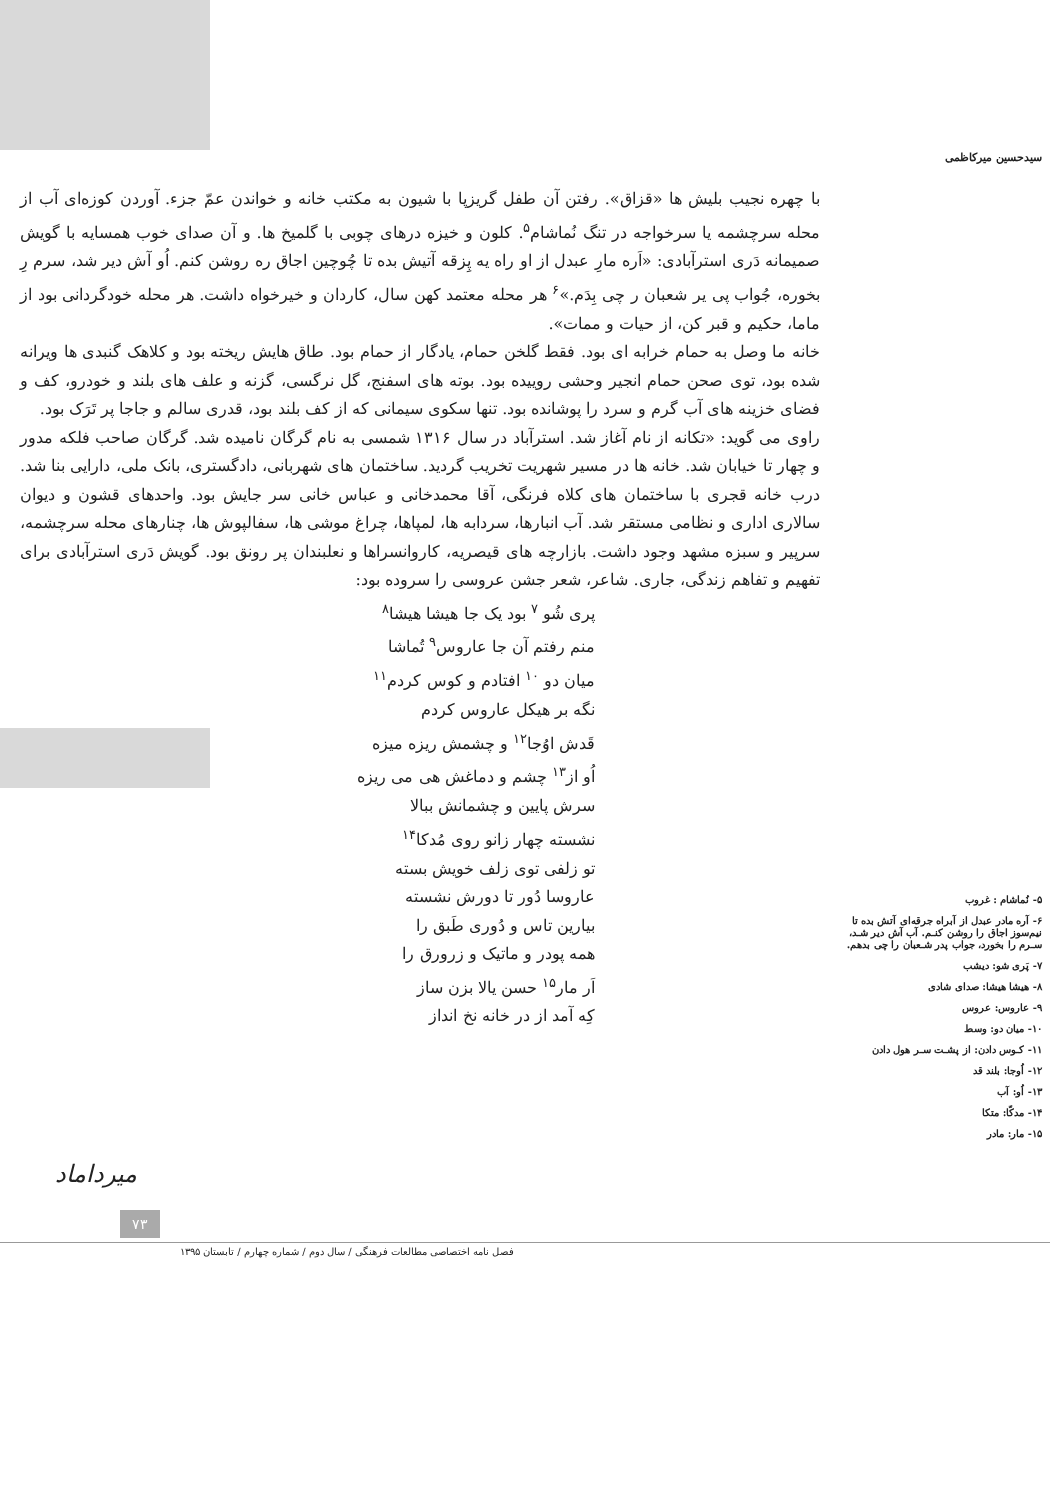سیدحسین میرکاظمی
۵- نُماشام : غروب
۶- آره مادر عبدل از آبراه جرقه‌ای آتش بده تا نیم‌سوز اجاق را روشن کنـم. آب آش دیر شـد، سـرم را بخورد، جواب پدر شـعبان را چی بدهم.
۷- پَری شو: دیشب
۸- هیشا هیشا: صدای شادی
۹- عاروس: عروس
۱۰- میان دو: وسط
۱۱- کـوس دادن: از پشـت سـر هول دادن
۱۲- اُوجا: بلند قد
۱۳- اُو: آب
۱۴- مدکّا: متکا
۱۵- مار: مادر
با چهره نجیب بلیش ها «قزاق». رفتن آن طفل گریزپا با شیون به مکتب خانه و خواندن عمّ جزء. آوردن کوزه‌ای آب از محله سرچشمه یا سرخواجه در تنگ نُماشام<sup>۵</sup>. کلون و خیزه درهای چوبی با گلمیخ ها. و آن صدای خوب همسایه با گویش صمیمانه دَری استرآبادی: «اَره مارِ عبدل از او راه یه پِزقه آتیش بده تا چُوچین اجاق ره روشن کنم. اُو آش دیر شد، سرم رِ بخوره، جُواب پی یر شعبان ر چی بِدَم.»<sup>۶</sup> هر محله معتمد کهن سال، کاردان و خیرخواه داشت. هر محله خودگردانی بود از ماما، حکیم و قبر کن، از حیات و ممات».
خانه ما وصل به حمام خرابه ای بود. فقط گلخن حمام، یادگار از حمام بود. طاق هایش ریخته بود و کلاهک گنبدی ها ویرانه شده بود، توی صحن حمام انجیر وحشی روییده بود. بوته های اسفنج، گل نرگسی، گزنه و علف های بلند و خودرو، کف و فضای خزینه های آب گرم و سرد را پوشانده بود. تنها سکوی سیمانی که از کف بلند بود، قدری سالم و جاجا پر تَرَک بود.
راوی می گوید: «تکانه از نام آغاز شد. استرآباد در سال ۱۳۱۶ شمسی به نام گرگان نامیده شد. گرگان صاحب فلکه مدور و چهار تا خیابان شد. خانه ها در مسیر شهریت تخریب گردید. ساختمان های شهربانی، دادگستری، بانک ملی، دارایی بنا شد. درب خانه قجری با ساختمان های کلاه فرنگی، آقا محمدخانی و عباس خانی سر جایش بود. واحدهای قشون و دیوان سالاری اداری و نظامی مستقر شد. آب انبارها، سردابه ها، لمپاها، چراغ موشی ها، سفالپوش ها، چنارهای محله سرچشمه، سرپیر و سبزه مشهد وجود داشت. بازارچه های قیصریه، کاروانسراها و نعلبندان پر رونق بود. گویش دَری استرآبادی برای تفهیم و تفاهم زندگی، جاری. شاعر، شعر جشن عروسی را سروده بود:
پری شُو <sup>۷</sup> بود یک جا هیشا هیشا<sup>۸</sup>
منم رفتم آن جا عاروس<sup>۹</sup> تُماشا
میان دو <sup>۱۰</sup> افتادم و کوس کردم<sup>۱۱</sup>
نگه بر هیکل عاروس کردم
قَدش اوُجا<sup>۱۲</sup> و چشمش ریزه میزه
اُو از<sup>۱۳</sup> چشم و دماغش هی می ریزه
سرش پایین و چشمانش ببالا
نشسته چهار زانو روی مُدکا<sup>۱۴</sup>
تو زلفی توی زلف خویش بسته
عاروسا دُور تا دورش نشسته
بیارین تاس و دُوری طَبق را
همه پودر و ماتیک و زرورق را
اَر مار<sup>۱۵</sup> حسن یالا بزن ساز
کِه آمد از در خانه نخ انداز
میرداماد
۷۳
فصل نامه اختصاصی مطالعات فرهنگی / سال دوم / شماره چهارم / تابستان ۱۳۹۵